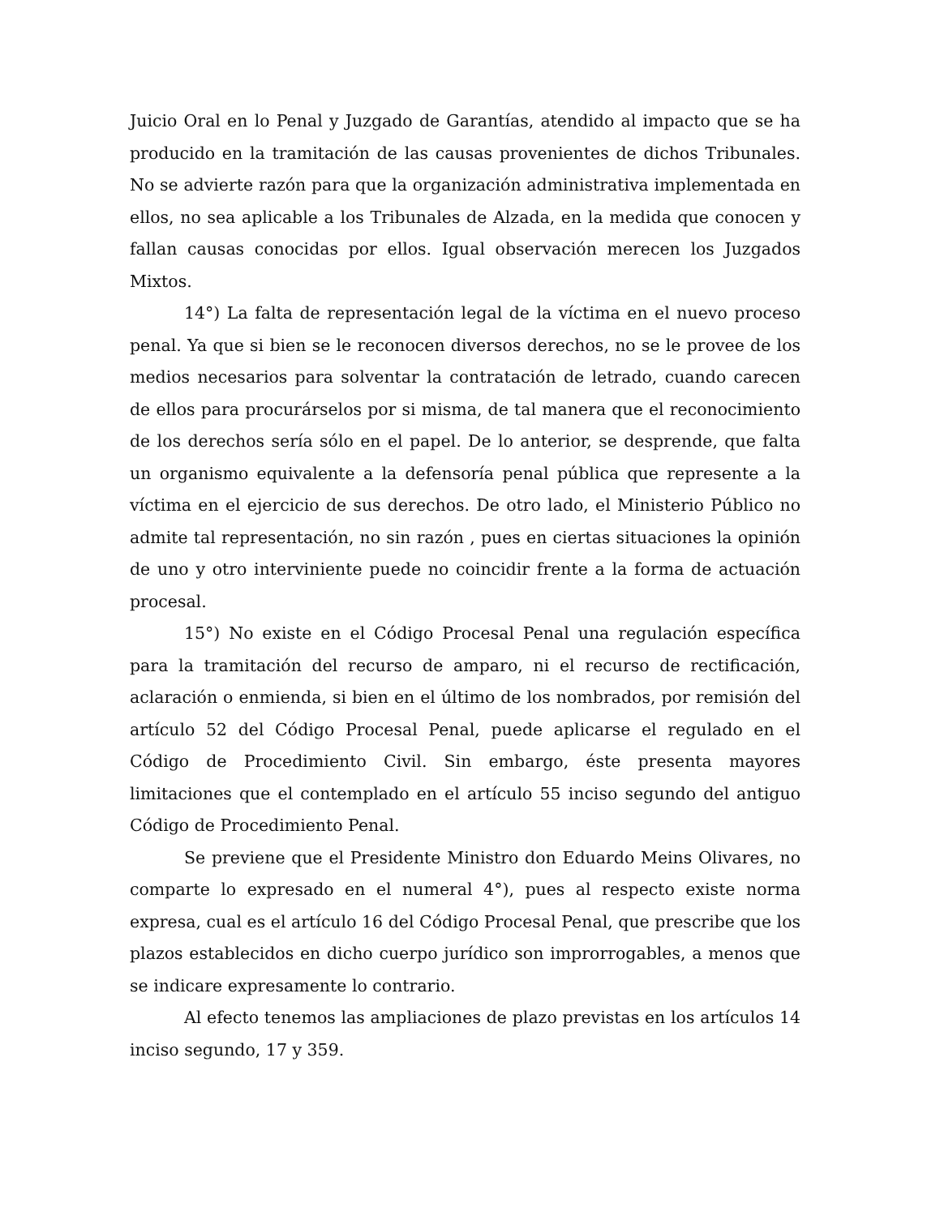Juicio Oral en lo Penal y Juzgado de Garantías, atendido al impacto que se ha producido en la tramitación de las causas provenientes de dichos Tribunales. No se advierte razón para que la organización administrativa implementada en ellos, no sea aplicable a los Tribunales de Alzada, en la medida que conocen y fallan causas conocidas por ellos. Igual observación merecen los Juzgados Mixtos.
14°) La falta de representación legal de la víctima en el nuevo proceso penal. Ya que si bien se le reconocen diversos derechos, no se le provee de los medios necesarios para solventar la contratación de letrado, cuando carecen de ellos para procurárselos por si misma, de tal manera que el reconocimiento de los derechos sería sólo en el papel. De lo anterior, se desprende, que falta un organismo equivalente a la defensoría penal pública que represente a la víctima en el ejercicio de sus derechos. De otro lado, el Ministerio Público no admite tal representación, no sin razón , pues en ciertas situaciones la opinión de uno y otro interviniente puede no coincidir frente a la forma de actuación procesal.
15°) No existe en el Código Procesal Penal una regulación específica para la tramitación del recurso de amparo, ni el recurso de rectificación, aclaración o enmienda, si bien en el último de los nombrados, por remisión del artículo 52 del Código Procesal Penal, puede aplicarse el regulado en el Código de Procedimiento Civil. Sin embargo, éste presenta mayores limitaciones que el contemplado en el artículo 55 inciso segundo del antiguo Código de Procedimiento Penal.
Se previene que el Presidente Ministro don Eduardo Meins Olivares, no comparte lo expresado en el numeral 4°), pues al respecto existe norma expresa, cual es el artículo 16 del Código Procesal Penal, que prescribe que los plazos establecidos en dicho cuerpo jurídico son improrrogables, a menos que se indicare expresamente lo contrario.
Al efecto tenemos las ampliaciones de plazo previstas en los artículos 14 inciso segundo, 17 y 359.